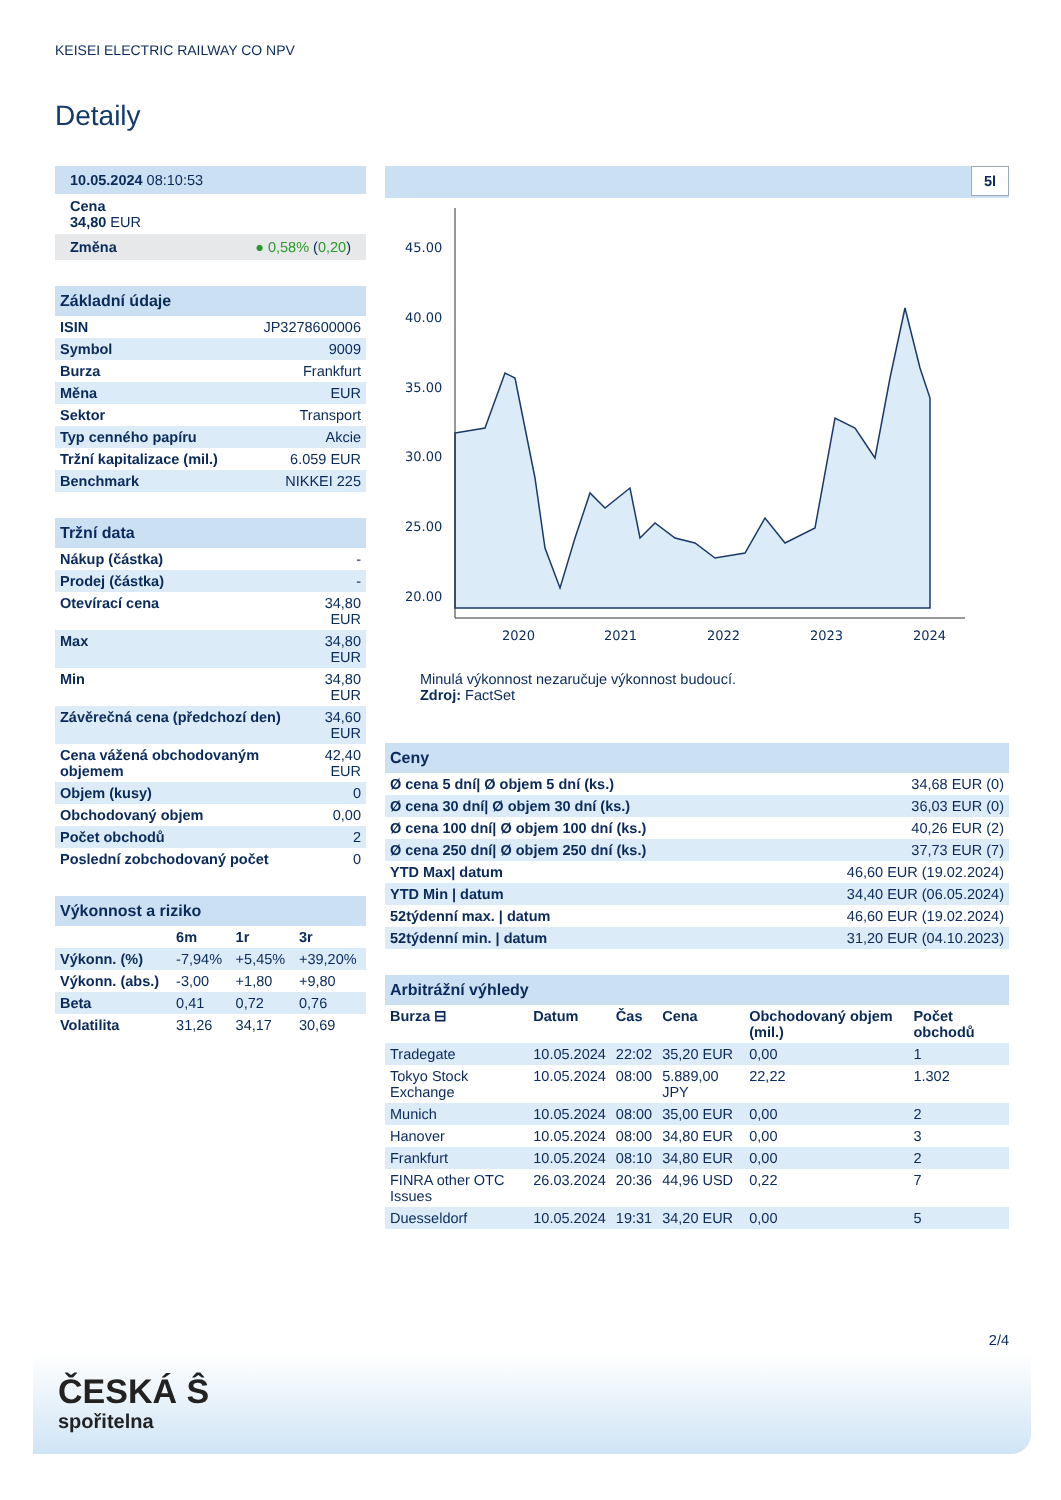KEISEI ELECTRIC RAILWAY CO NPV
Detaily
10.05.2024 08:10:53
Cena
34,80 EUR
Změna ● 0,58% (0,20)
Základní údaje
| ISIN | JP3278600006 |
| Symbol | 9009 |
| Burza | Frankfurt |
| Měna | EUR |
| Sektor | Transport |
| Typ cenného papíru | Akcie |
| Tržní kapitalizace (mil.) | 6.059 EUR |
| Benchmark | NIKKEI 225 |
Tržní data
| Nákup (částka) | - |
| Prodej (částka) | - |
| Otevírací cena | 34,80 EUR |
| Max | 34,80 EUR |
| Min | 34,80 EUR |
| Závěrečná cena (předchozí den) | 34,60 EUR |
| Cena vážená obchodovaným objemem | 42,40 EUR |
| Objem (kusy) | 0 |
| Obchodovaný objem | 0,00 |
| Počet obchodů | 2 |
| Poslední zobchodovaný počet | 0 |
Výkonnost a riziko
| | 6m | 1r | 3r |
| --- | --- | --- | --- |
| Výkonn. (%) | -7,94% | +5,45% | +39,20% |
| Výkonn. (abs.) | -3,00 | +1,80 | +9,80 |
| Beta | 0,41 | 0,72 | 0,76 |
| Volatilita | 31,26 | 34,17 | 30,69 |
5l
45.00
40.00
35.00
30.00
25.00
20.00
2020
2021
2022
2023
2024
Minulá výkonnost nezaručuje výkonnost budoucí.
Zdroj: FactSet
Ceny
| Ø cena 5 dní/ Ø objem 5 dní (ks.) | 34,68 EUR (0) |
| Ø cena 30 dní/ Ø objem 30 dní (ks.) | 36,03 EUR (0) |
| Ø cena 100 dní/ Ø objem 100 dní (ks.) | 40,26 EUR (2) |
| Ø cena 250 dní/ Ø objem 250 dní (ks.) | 37,73 EUR (7) |
| YTD Max/ datum | 46,60 EUR (19.02.2024) |
| YTD Min / datum | 34,40 EUR (06.05.2024) |
| 52týdenní max. / datum | 46,60 EUR (19.02.2024) |
| 52týdenní min. / datum | 31,20 EUR (04.10.2023) |
Arbitrážní výhledy
| Burza ⊟ | Datum | Čas | Cena | Obchodovaný objem (mil.) | Počet obchodů |
| --- | --- | --- | --- | --- | --- |
| Tradegate | 10.05.2024 | 22:02 | 35,20 EUR | 0,00 | 1 |
| Tokyo Stock Exchange | 10.05.2024 | 08:00 | 5.889,00 JPY | 22,22 | 1.302 |
| Munich | 10.05.2024 | 08:00 | 35,00 EUR | 0,00 | 2 |
| Hanover | 10.05.2024 | 08:00 | 34,80 EUR | 0,00 | 3 |
| Frankfurt | 10.05.2024 | 08:10 | 34,80 EUR | 0,00 | 2 |
| FINRA other OTC Issues | 26.03.2024 | 20:36 | 44,96 USD | 0,22 | 7 |
| Duesseldorf | 10.05.2024 | 19:31 | 34,20 EUR | 0,00 | 5 |
2/4
ČESKÁ Ŝ
spořitelna